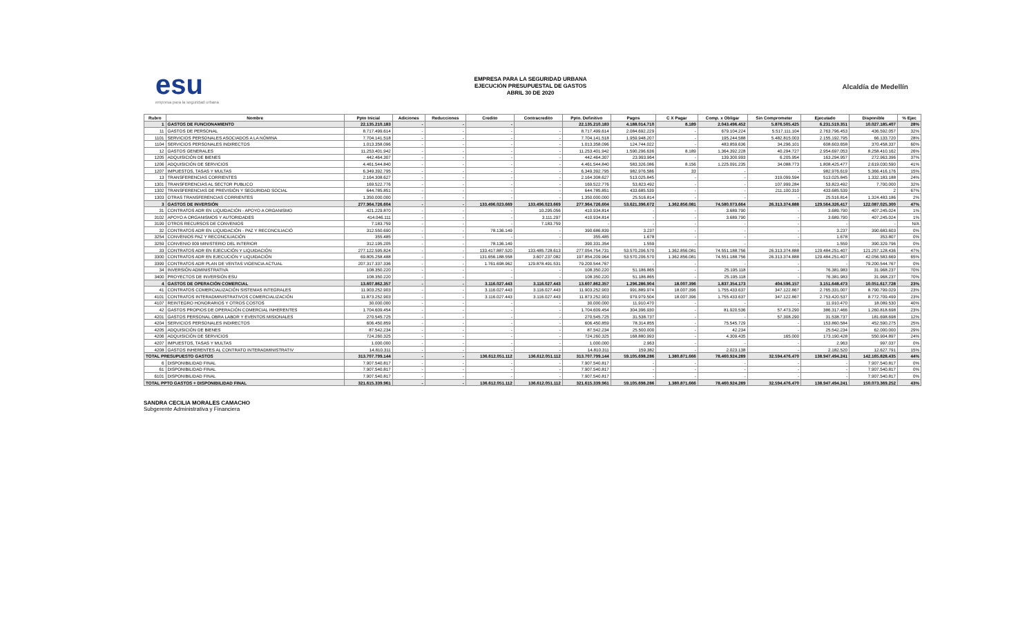esu
empresa para la seguridad urbana
EMPRESA PARA LA SEGURIDAD URBANA
EJECUCIÓN PRESUPUESTAL DE GASTOS
ABRIL 30 DE 2020
Alcaldía de Medellín
| Rubro | Nombre | Ppto Inicial | Adiciones | Reducciones | Credito | Contracredito | Ppto. Definitivo | Pagos | C X Pagar | Comp. x Obligar | Sin Comprometer | Ejecutado | Disponible | % Ejec |
| --- | --- | --- | --- | --- | --- | --- | --- | --- | --- | --- | --- | --- | --- | --- |
| 1 | GASTOS DE FUNCIONAMIENTO | 22.135.210.183 | - | - | - | | 22.135.210.183 | 4.188.014.710 | 8.189 | 2.043.496.452 | 5.876.505.425 | 6.231.519.351 | 10.027.185.407 | 28% |
| 11 | GASTOS DE PERSONAL | 8.717.499.614 | - | - | - | - | 8.717.499.614 | 2.084.692.229 | - | 679.104.224 | 5.517.111.104 | 2.763.796.453 | 436.592.057 | 32% |
| 1101 | SERVICIOS PERSONALES ASOCIADOS A LA NÓMINA | 7.704.141.518 | - | - | - | - | 7.704.141.518 | 1.959.948.207 | - | 195.244.588 | 5.482.815.003 | 2.155.192.795 | 66.133.720 | 28% |
| 1104 | SERVICIOS PERSONALES INDIRECTOS | 1.013.358.096 | - | - | - | - | 1.013.358.096 | 124.744.022 | - | 483.859.636 | 34.296.101 | 608.603.658 | 370.458.337 | 60% |
| 12 | GASTOS GENERALES | 11.253.401.942 | - | - | - | - | 11.253.401.942 | 1.590.296.636 | 8.189 | 1.364.392.228 | 40.294.727 | 2.954.697.053 | 8.258.410.162 | 26% |
| 1205 | ADQUISICIÓN DE BIENES | 442.464.307 | - | - | - | - | 442.464.307 | 23.993.964 | - | 139.300.993 | 6.205.954 | 163.294.957 | 272.963.396 | 37% |
| 1206 | ADQUISICIÓN DE SERVICIOS | 4.461.544.840 | - | - | - | - | 4.461.544.840 | 583.326.086 | 8.156 | 1.225.091.235 | 34.088.773 | 1.808.425.477 | 2.619.030.590 | 41% |
| 1207 | IMPUESTOS, TASAS Y MULTAS | 6.349.392.795 | - | - | - | - | 6.349.392.795 | 982.976.586 | 33 | - | - | 982.976.619 | 5.366.416.176 | 15% |
| 13 | TRANSFERENCIAS CORRIENTES | 2.164.308.627 | - | - | - | - | 2.164.308.627 | 513.025.845 | - | - | 319.099.594 | 513.025.845 | 1.332.183.188 | 24% |
| 1301 | TRANSFERENCIAS AL SECTOR PUBLICO | 169.522.776 | - | - | - | - | 169.522.776 | 53.823.492 | - | - | 107.999.284 | 53.823.492 | 7.700.000 | 32% |
| 1302 | TRANSFERENCIAS DE PREVISIÓN Y SEGURIDAD SOCIAL | 644.785.851 | - | - | - | - | 644.785.851 | 433.685.539 | - | - | 211.100.310 | 433.685.539 | 2 | 67% |
| 1303 | OTRAS TRANSFERENCIAS CORRIENTES | 1.350.000.000 | - | - | - | - | 1.350.000.000 | 25.516.814 | - | - | - | 25.516.814 | 1.324.483.186 | 2% |
| 3 | GASTOS DE INVERSIÓN | 277.964.726.604 | - | - | 133.496.023.669 | 133.496.023.669 | 277.964.726.604 | 53.621.396.672 | 1.362.856.081 | 74.580.073.664 | 26.313.374.888 | 129.564.326.417 | 122.087.025.300 | 47% |
| 31 | CONTRATOS ADR EN LIQUIDACIÓN - APOYO A ORGANISMO | 421.229.870 | - | - | - | 10.295.056 | 410.934.814 | - | - | 3.689.790 | - | 3.689.790 | 407.245.024 | 1% |
| 3102 | APOYO A ORGANISMOS Y AUTORIDADES | 414.046.111 | - | - | - | 3.111.297 | 410.934.814 | - | - | 3.689.790 | - | 3.689.790 | 407.245.024 | 1% |
| 3199 | OTROS RECURSOS DE CONVENIOS | 7.183.759 | - | - | - | 7.183.759 | - | - | - | - | - | - | - | N/A |
| 32 | CONTRATOS ADR EN LIQUIDACIÓN - PAZ Y RECONCILIACIÓ | 312.550.690 | - | - | 78.136.149 | - | 390.686.839 | 3.237 | - | - | - | 3.237 | 390.683.603 | 0% |
| 3254 | CONVENIOS PAZ Y RECONCILIACIÓN | 355.485 | - | - | - | - | 355.485 | 1.678 | - | - | - | 1.678 | 353.807 | 0% |
| 3259 | CONVENIO 009 MINISTERIO DEL INTERIOR | 312.195.205 | - | - | 78.136.149 | - | 390.331.354 | 1.559 | - | - | - | 1.559 | 390.329.796 | 0% |
| 33 | CONTRATOS ADR EN EJECUCIÓN Y LIQUIDACIÓN | 277.122.595.824 | - | - | 133.417.887.520 | 133.485.728.613 | 277.054.754.731 | 53.570.206.570 | 1.362.856.081 | 74.551.188.756 | 26.313.374.888 | 129.484.251.407 | 121.257.128.436 | 47% |
| 3300 | CONTRATOS ADR EN EJECUCIÓN Y LIQUIDACIÓN | 69.805.258.488 | - | - | 131.656.188.558 | 3.607.237.082 | 197.854.209.964 | 53.570.206.570 | 1.362.856.081 | 74.551.188.756 | 26.313.374.888 | 129.484.251.407 | 42.056.583.669 | 65% |
| 3399 | CONTRATOS ADR PLAN DE VENTAS VIGENCIA ACTUAL | 207.317.337.336 | - | - | 1.761.698.962 | 129.878.491.531 | 79.200.544.767 | - | - | - | - | - | 79.200.544.767 | 0% |
| 34 | INVERSIÓN ADMINISTRATIVA | 108.350.220 | - | - | - | - | 108.350.220 | 51.186.865 | - | 25.195.118 | - | 76.381.983 | 31.968.237 | 70% |
| 3400 | PROYECTOS DE INVERSIÓN ESU | 108.350.220 | - | - | - | - | 108.350.220 | 51.186.865 | - | 25.195.118 | - | 76.381.983 | 31.968.237 | 70% |
| 4 | GASTOS DE OPERACIÓN COMERCIAL | 13.607.862.357 | - | - | 3.116.027.443 | 3.116.027.443 | 13.607.862.357 | 1.296.286.904 | 18.007.396 | 1.837.354.173 | 404.596.157 | 3.151.648.473 | 10.051.617.728 | 23% |
| 41 | CONTRATOS COMERCIALIZACIÓN SISTEMAS INTEGRALES | 11.903.252.903 | - | - | 3.116.027.443 | 3.116.027.443 | 11.903.252.903 | 991.889.974 | 18.007.396 | 1.755.433.637 | 347.122.867 | 2.765.331.007 | 8.790.799.029 | 23% |
| 4101 | CONTRATOS INTERADMINISTRATIVOS COMERCIALIZACIÓN | 11.873.252.903 | - | - | 3.116.027.443 | 3.116.027.443 | 11.873.252.903 | 979.979.504 | 18.007.396 | 1.755.433.637 | 347.122.867 | 2.753.420.537 | 8.772.709.499 | 23% |
| 4107 | REINTEGRO HONORARIOS Y OTROS COSTOS | 30.000.000 | - | - | - | - | 30.000.000 | 11.910.470 | - | - | - | 11.910.470 | 18.089.530 | 40% |
| 42 | GASTOS PROPIOS DE OPERACIÓN COMERCIAL INHERENTES | 1.704.609.454 | - | - | - | - | 1.704.609.454 | 304.396.930 | - | 81.920.536 | 57.473.290 | 386.317.466 | 1.260.818.698 | 23% |
| 4201 | GASTOS PERSONAL OBRA LABOR Y EVENTOS MISIONALES | 270.545.725 | - | - | - | - | 270.545.725 | 31.538.737 | - | - | 57.308.290 | 31.538.737 | 181.698.698 | 12% |
| 4204 | SERVICIOS PERSONALES INDIRECTOS | 606.450.859 | - | - | - | - | 606.450.859 | 78.314.855 | - | 75.545.729 | - | 153.860.584 | 452.590.275 | 25% |
| 4205 | ADQUISICIÓN DE BIENES | 87.542.234 | - | - | - | - | 87.542.234 | 25.500.000 | - | 42.234 | - | 25.542.234 | 62.000.000 | 29% |
| 4206 | ADQUISICIÓN DE SERVICIOS | 724.260.325 | - | - | - | - | 724.260.325 | 168.880.993 | - | 4.309.435 | 165.000 | 173.190.428 | 550.904.897 | 24% |
| 4207 | IMPUESTOS, TASAS Y MULTAS | 1.000.000 | - | - | - | - | 1.000.000 | 2.963 | - | - | - | 2.963 | 997.037 | 0% |
| 4208 | GASTOS INHERENTES AL CONTRATO INTERADMINISTRATIV | 14.810.311 | - | - | - | - | 14.810.311 | 159.382 | - | 2.023.138 | - | 2.182.520 | 12.627.791 | 15% |
| TOTAL PRESUPUESTO GASTOS | | 313.707.799.144 | - | - | 136.612.051.112 | 136.612.051.112 | 313.707.799.144 | 59.105.698.286 | 1.380.871.666 | 78.460.924.289 | 32.594.476.470 | 138.947.494.241 | 142.165.828.435 | 44% |
| 6 | DISPONIBILIDAD FINAL | 7.907.540.817 | - | - | - | - | 7.907.540.817 | - | - | - | - | - | 7.907.540.817 | 0% |
| 61 | DISPONIBILIDAD FINAL | 7.907.540.817 | - | - | - | - | 7.907.540.817 | - | - | - | - | - | 7.907.540.817 | 0% |
| 6101 | DISPONIBILIDAD FINAL | 7.907.540.817 | - | - | - | - | 7.907.540.817 | - | - | - | - | - | 7.907.540.817 | 0% |
| TOTAL PPTO GASTOS + DISPONIBILIDAD FINAL | | 321.615.339.961 | - | - | 136.612.051.112 | 136.612.051.112 | 321.615.339.961 | 59.105.698.286 | 1.380.871.666 | 78.460.924.289 | 32.594.476.470 | 138.947.494.241 | 150.073.369.252 | 43% |
SANDRA CECILIA MORALES CAMACHO
Subgerente Administrativa y Financiera